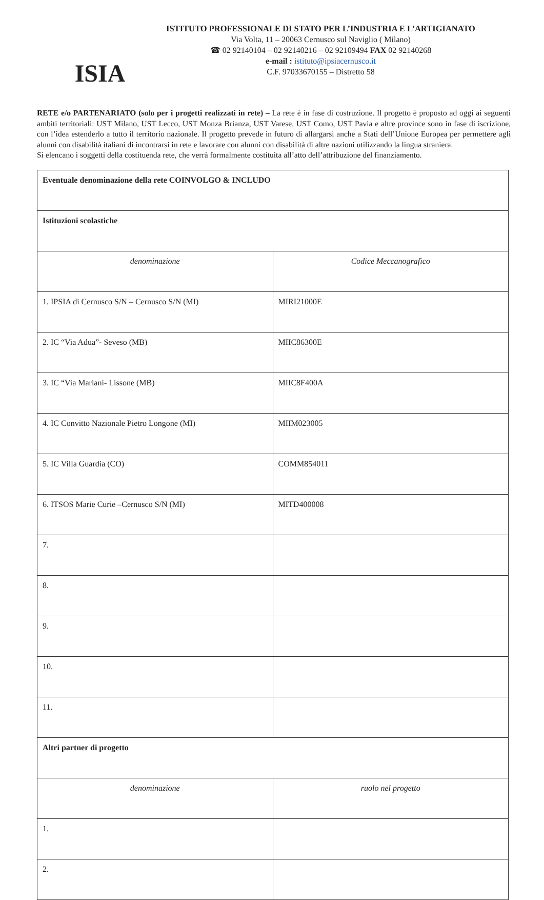ISIA
ISTITUTO PROFESSIONALE DI STATO PER L’INDUSTRIA E L’ARTIGIANATO
Via Volta, 11 – 20063 Cernusco sul Naviglio ( Milano)
☎ 02 92140104 – 02 92140216 – 02 92109494 FAX 02 92140268
e-mail : istituto@ipsiacernusco.it
C.F. 97033670155 – Distretto 58
RETE e/o PARTENARIATO (solo per i progetti realizzati in rete) – La rete è in fase di costruzione. Il progetto è proposto ad oggi ai seguenti ambiti territoriali: UST Milano, UST Lecco, UST Monza Brianza, UST Varese, UST Como, UST Pavia e altre province sono in fase di iscrizione, con l’idea estenderlo a tutto il territorio nazionale. Il progetto prevede in futuro di allargarsi anche a Stati dell’Unione Europea per permettere agli alunni con disabilità italiani di incontrarsi in rete e lavorare con alunni con disabilità di altre nazioni utilizzando la lingua straniera.
Si elencano i soggetti della costituenda rete, che verrà formalmente costituita all’atto dell’attribuzione del finanziamento.
| Eventuale denominazione della rete COINVOLGO & INCLUDO | |
| Istituzioni scolastiche | |
| denominazione | Codice Meccanografico |
| 1. IPSIA di Cernusco S/N – Cernusco S/N (MI) | MIRI21000E |
| 2. IC “Via Adua”- Seveso (MB) | MIIC86300E |
| 3. IC “Via Mariani- Lissone (MB) | MIIC8F400A |
| 4. IC Convitto Nazionale Pietro Longone (MI) | MIIM023005 |
| 5. IC Villa Guardia (CO) | COMM854011 |
| 6. ITSOS Marie Curie –Cernusco S/N (MI) | MITD400008 |
| 7. | |
| 8. | |
| 9. | |
| 10. | |
| 11. | |
| Altri partner di progetto | |
| denominazione | ruolo nel progetto |
| 1. | |
| 2. | |